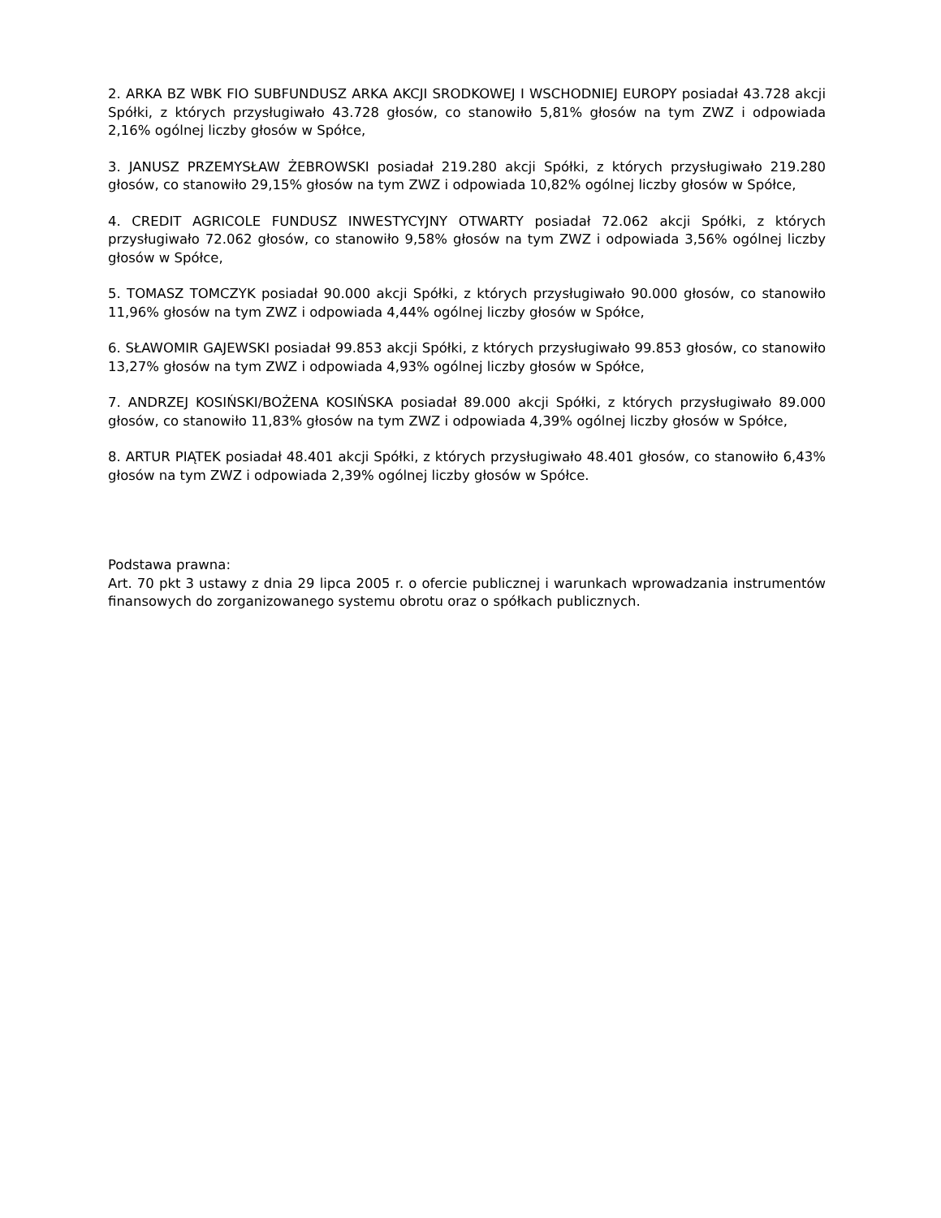2. ARKA BZ WBK FIO SUBFUNDUSZ ARKA AKCJI SRODKOWEJ I WSCHODNIEJ EUROPY posiadał 43.728 akcji Spółki, z których przysługiwało 43.728 głosów, co stanowiło 5,81% głosów na tym ZWZ i odpowiada 2,16% ogólnej liczby głosów w Spółce,
3. JANUSZ PRZEMYSŁAW ŻEBROWSKI posiadał 219.280 akcji Spółki, z których przysługiwało 219.280 głosów, co stanowiło 29,15% głosów na tym ZWZ i odpowiada 10,82% ogólnej liczby głosów w Spółce,
4. CREDIT AGRICOLE FUNDUSZ INWESTYCYJNY OTWARTY posiadał 72.062 akcji Spółki, z których przysługiwało 72.062 głosów, co stanowiło 9,58% głosów na tym ZWZ i odpowiada 3,56% ogólnej liczby głosów w Spółce,
5. TOMASZ TOMCZYK posiadał 90.000 akcji Spółki, z których przysługiwało 90.000 głosów, co stanowiło 11,96% głosów na tym ZWZ i odpowiada 4,44% ogólnej liczby głosów w Spółce,
6. SŁAWOMIR GAJEWSKI posiadał 99.853 akcji Spółki, z których przysługiwało 99.853 głosów, co stanowiło 13,27% głosów na tym ZWZ i odpowiada 4,93% ogólnej liczby głosów w Spółce,
7. ANDRZEJ KOSIŃSKI/BOŻENA KOSIŃSKA posiadał 89.000 akcji Spółki, z których przysługiwało 89.000 głosów, co stanowiło 11,83% głosów na tym ZWZ i odpowiada 4,39% ogólnej liczby głosów w Spółce,
8. ARTUR PIĄTEK posiadał 48.401 akcji Spółki, z których przysługiwało 48.401 głosów, co stanowiło 6,43% głosów na tym ZWZ i odpowiada 2,39% ogólnej liczby głosów w Spółce.
Podstawa prawna:
Art. 70 pkt 3 ustawy z dnia 29 lipca 2005 r. o ofercie publicznej i warunkach wprowadzania instrumentów finansowych do zorganizowanego systemu obrotu oraz o spółkach publicznych.